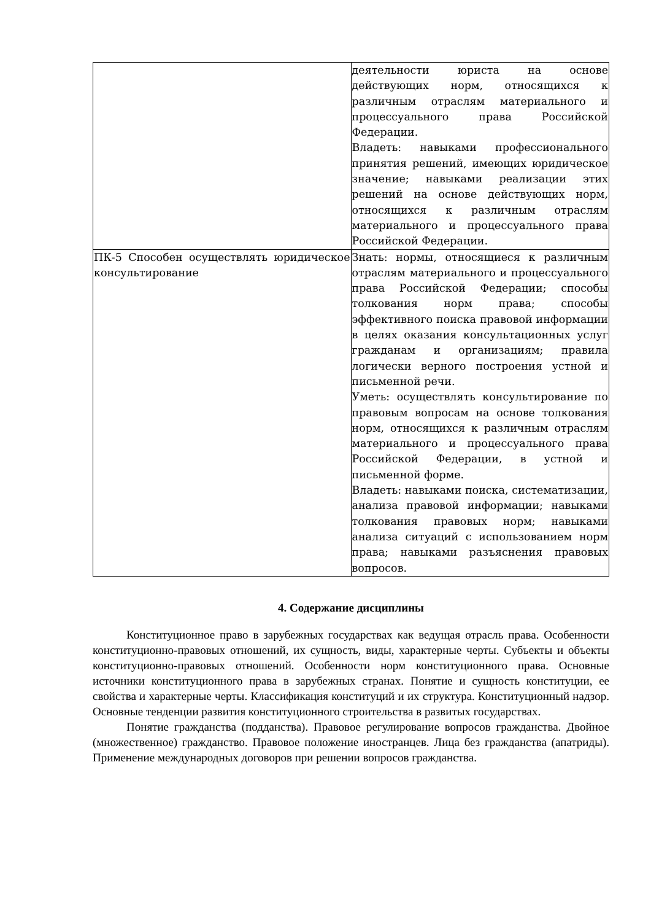| | деятельности юриста на основе действующих норм, относящихся к различным отраслям материального и процессуального права Российской Федерации. Владеть: навыками профессионального принятия решений, имеющих юридическое значение; навыками реализации этих решений на основе действующих норм, относящихся к различным отраслям материального и процессуального права Российской Федерации. |
| ПК-5 Способен осуществлять юридическое консультирование | Знать: нормы, относящиеся к различным отраслям материального и процессуального права Российской Федерации; способы толкования норм права; способы эффективного поиска правовой информации в целях оказания консультационных услуг гражданам и организациям; правила логически верного построения устной и письменной речи. Уметь: осуществлять консультирование по правовым вопросам на основе толкования норм, относящихся к различным отраслям материального и процессуального права Российской Федерации, в устной и письменной форме. Владеть: навыками поиска, систематизации, анализа правовой информации; навыками толкования правовых норм; навыками анализа ситуаций с использованием норм права; навыками разъяснения правовых вопросов. |
4. Содержание дисциплины
Конституционное право в зарубежных государствах как ведущая отрасль права. Особенности конституционно-правовых отношений, их сущность, виды, характерные черты. Субъекты и объекты конституционно-правовых отношений. Особенности норм конституционного права. Основные источники конституционного права в зарубежных странах. Понятие и сущность конституции, ее свойства и характерные черты. Классификация конституций и их структура. Конституционный надзор. Основные тенденции развития конституционного строительства в развитых государствах.
Понятие гражданства (подданства). Правовое регулирование вопросов гражданства. Двойное (множественное) гражданство. Правовое положение иностранцев. Лица без гражданства (апатриды). Применение международных договоров при решении вопросов гражданства.